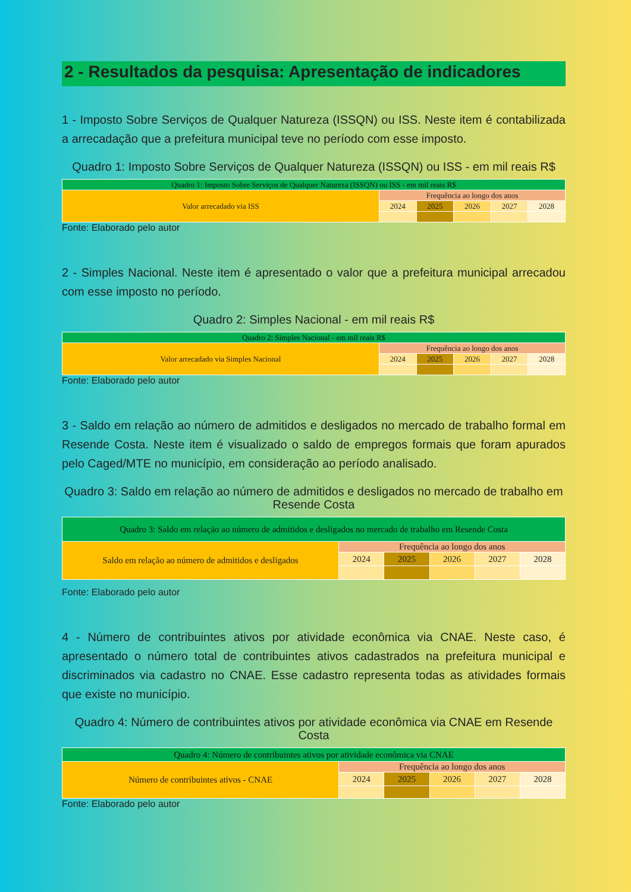2 - Resultados da pesquisa: Apresentação de indicadores
1 - Imposto Sobre Serviços de Qualquer Natureza (ISSQN) ou ISS. Neste item é contabilizada a arrecadação que a prefeitura municipal teve no período com esse imposto.
Quadro 1: Imposto Sobre Serviços de Qualquer Natureza (ISSQN) ou ISS - em mil reais R$
| Quadro 1: Imposto Sobre Serviços de Qualquer Natureza (ISSQN) ou ISS - em mil reais R$ | | | | | |
| Valor arrecadado via ISS | Frequência ao longo dos anos | | | | |
| | 2024 | 2025 | 2026 | 2027 | 2028 |
Fonte: Elaborado pelo autor
2 - Simples Nacional. Neste item é apresentado o valor que a prefeitura municipal arrecadou com esse imposto no período.
Quadro 2: Simples Nacional - em mil reais R$
| Quadro 2: Simples Nacional - em mil reais R$ | | | | | |
| Valor arrecadado via Simples Nacional | Frequência ao longo dos anos | | | | |
| | 2024 | 2025 | 2026 | 2027 | 2028 |
Fonte: Elaborado pelo autor
3 - Saldo em relação ao número de admitidos e desligados no mercado de trabalho formal em Resende Costa. Neste item é visualizado o saldo de empregos formais que foram apurados pelo Caged/MTE no município, em consideração ao período analisado.
Quadro 3: Saldo em relação ao número de admitidos e desligados no mercado de trabalho em Resende Costa
| Quadro 3: Saldo em relação ao número de admitidos e desligados no mercado de trabalho em Resende Costa | | | | | |
| Saldo em relação ao número de admitidos e desligados | Frequência ao longo dos anos | | | | |
| | 2024 | 2025 | 2026 | 2027 | 2028 |
Fonte: Elaborado pelo autor
4 - Número de contribuintes ativos por atividade econômica via CNAE. Neste caso, é apresentado o número total de contribuintes ativos cadastrados na prefeitura municipal e discriminados via cadastro no CNAE. Esse cadastro representa todas as atividades formais que existe no município.
Quadro 4: Número de contribuintes ativos por atividade econômica via CNAE em Resende Costa
| Quadro 4: Número de contribuintes ativos por atividade econômica via CNAE | | | | | |
| Número de contribuintes ativos - CNAE | Frequência ao longo dos anos | | | | |
| | 2024 | 2025 | 2026 | 2027 | 2028 |
Fonte: Elaborado pelo autor